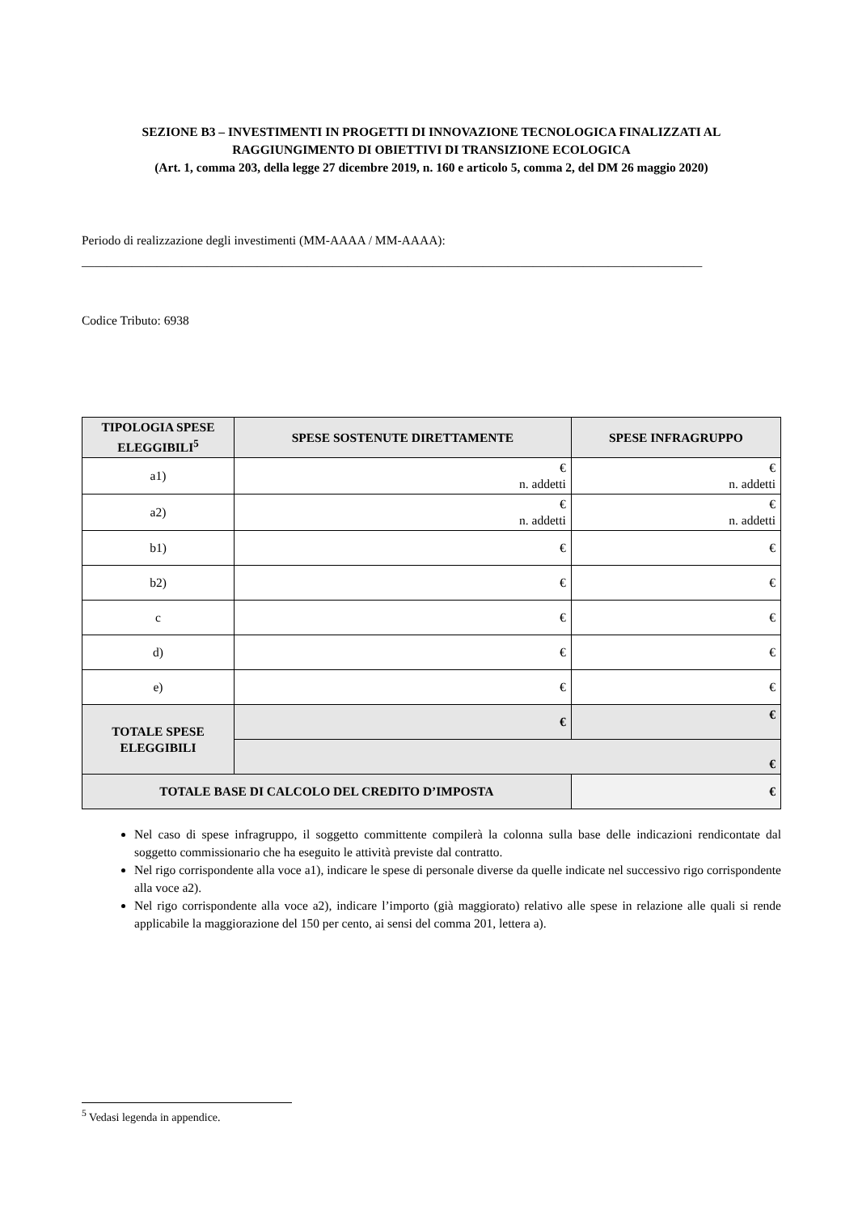SEZIONE B3 – INVESTIMENTI IN PROGETTI DI INNOVAZIONE TECNOLOGICA FINALIZZATI AL RAGGIUNGIMENTO DI OBIETTIVI DI TRANSIZIONE ECOLOGICA
(Art. 1, comma 203, della legge 27 dicembre 2019, n. 160 e articolo 5, comma 2, del DM 26 maggio 2020)
Periodo di realizzazione degli investimenti (MM-AAAA / MM-AAAA):
___________________________________________________________________________________________________
Codice Tributo: 6938
| TIPOLOGIA SPESE ELEGGIBILI<sup>5</sup> | SPESE SOSTENUTE DIRETTAMENTE | | SPESE INFRAGRUPPO |
| --- | --- | --- | --- |
| a1) | € n. addetti | | € n. addetti |
| a2) | € n. addetti | | € n. addetti |
| b1) | € | | € |
| b2) | € | | € |
| c | € | | € |
| d) | € | | € |
| e) | € | | € |
| TOTALE SPESE ELEGGIBILI | € | | € |
| | € | | |
| TOTALE BASE DI CALCOLO DEL CREDITO D’IMPOSTA | | € | |
Nel caso di spese infragruppo, il soggetto committente compilerà la colonna sulla base delle indicazioni rendicontate dal soggetto commissionario che ha eseguito le attività previste dal contratto.
Nel rigo corrispondente alla voce a1), indicare le spese di personale diverse da quelle indicate nel successivo rigo corrispondente alla voce a2).
Nel rigo corrispondente alla voce a2), indicare l’importo (già maggiorato) relativo alle spese in relazione alle quali si rende applicabile la maggiorazione del 150 per cento, ai sensi del comma 201, lettera a).
<sup>5</sup> Vedasi legenda in appendice.